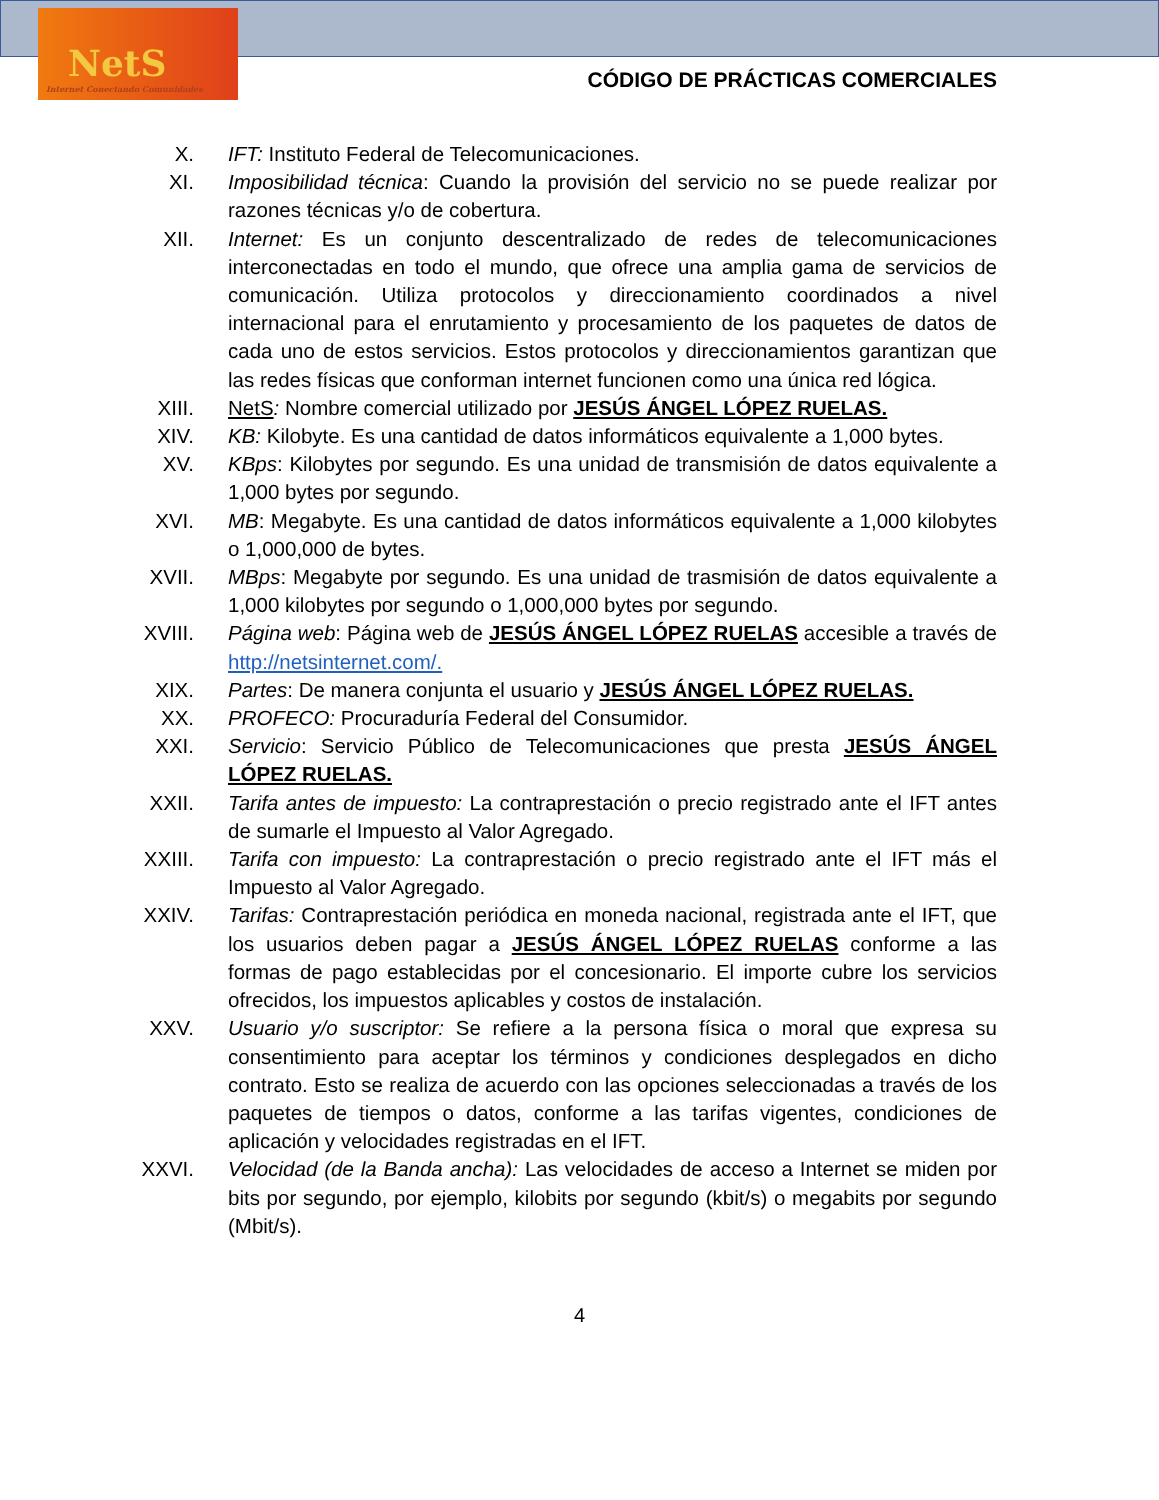NetS
Internet Conectando Comunidades
CÓDIGO DE PRÁCTICAS COMERCIALES
X. IFT: Instituto Federal de Telecomunicaciones.
XI. Imposibilidad técnica: Cuando la provisión del servicio no se puede realizar por razones técnicas y/o de cobertura.
XII. Internet: Es un conjunto descentralizado de redes de telecomunicaciones interconectadas en todo el mundo, que ofrece una amplia gama de servicios de comunicación. Utiliza protocolos y direccionamiento coordinados a nivel internacional para el enrutamiento y procesamiento de los paquetes de datos de cada uno de estos servicios. Estos protocolos y direccionamientos garantizan que las redes físicas que conforman internet funcionen como una única red lógica.
XIII. NetS: Nombre comercial utilizado por JESÚS ÁNGEL LÓPEZ RUELAS.
XIV. KB: Kilobyte. Es una cantidad de datos informáticos equivalente a 1,000 bytes.
XV. KBps: Kilobytes por segundo. Es una unidad de transmisión de datos equivalente a 1,000 bytes por segundo.
XVI. MB: Megabyte. Es una cantidad de datos informáticos equivalente a 1,000 kilobytes o 1,000,000 de bytes.
XVII. MBps: Megabyte por segundo. Es una unidad de trasmisión de datos equivalente a 1,000 kilobytes por segundo o 1,000,000 bytes por segundo.
XVIII.
Página web: Página web de JESÚS ÁNGEL LÓPEZ RUELAS accesible a través de http://netsinternet.com/.
XIX. Partes: De manera conjunta el usuario y JESÚS ÁNGEL LÓPEZ RUELAS.
XX. PROFECO: Procuraduría Federal del Consumidor.
XXI. Servicio: Servicio Público de Telecomunicaciones que presta JESÚS ÁNGEL LÓPEZ RUELAS.
XXII. Tarifa antes de impuesto: La contraprestación o precio registrado ante el IFT antes de sumarle el Impuesto al Valor Agregado.
XXIII.
Tarifa con impuesto: La contraprestación o precio registrado ante el IFT más el Impuesto al Valor Agregado.
XXIV. Tarifas: Contraprestación periódica en moneda nacional, registrada ante el IFT, que los usuarios deben pagar a JESÚS ÁNGEL LÓPEZ RUELAS conforme a las formas de pago establecidas por el concesionario. El importe cubre los servicios ofrecidos, los impuestos aplicables y costos de instalación.
XXV. Usuario y/o suscriptor: Se refiere a la persona física o moral que expresa su consentimiento para aceptar los términos y condiciones desplegados en dicho contrato. Esto se realiza de acuerdo con las opciones seleccionadas a través de los paquetes de tiempos o datos, conforme a las tarifas vigentes, condiciones de aplicación y velocidades registradas en el IFT.
XXVI. Velocidad (de la Banda ancha): Las velocidades de acceso a Internet se miden por bits por segundo, por ejemplo, kilobits por segundo (kbit/s) o megabits por segundo (Mbit/s).
4